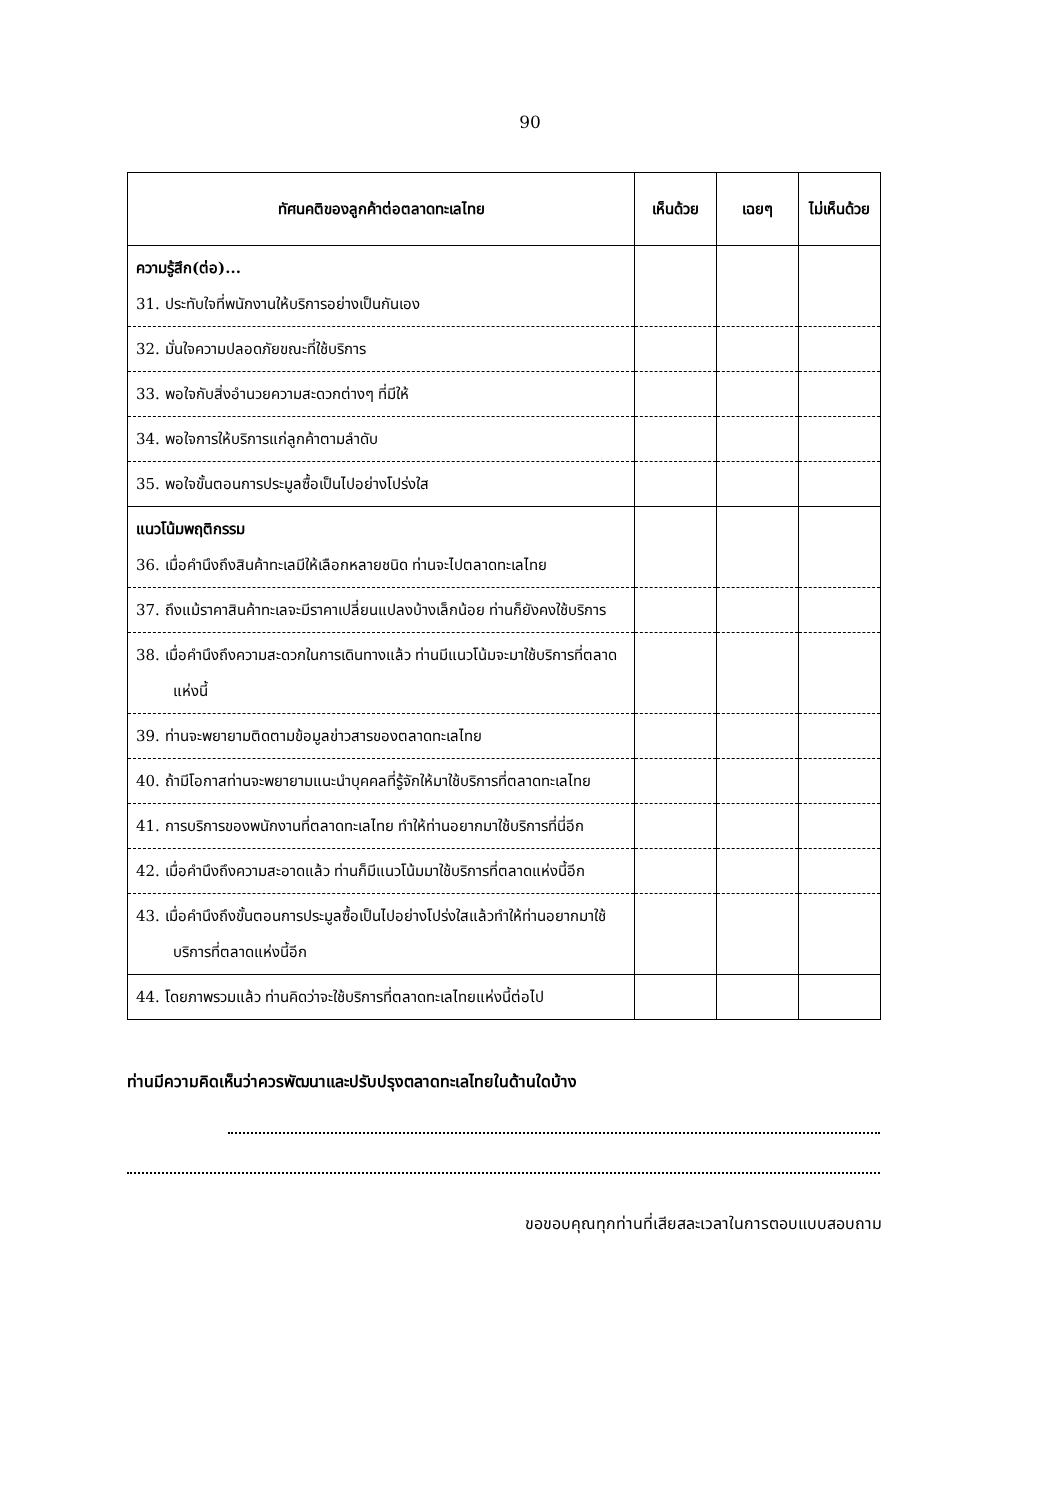90
| ทัศนคติของลูกค้าต่อตลาดทะเลไทย | เห็นด้วย | เฉยๆ | ไม่เห็นด้วย |
| --- | --- | --- | --- |
| ความรู้สึก(ต่อ)... 31. ประทับใจที่พนักงานให้บริการอย่างเป็นกันเอง | | | |
| 32. มั่นใจความปลอดภัยขณะที่ใช้บริการ | | | |
| 33. พอใจกับสิ่งอำนวยความสะดวกต่างๆ ที่มีให้ | | | |
| 34. พอใจการให้บริการแก่ลูกค้าตามลำดับ | | | |
| 35. พอใจขั้นตอนการประมูลซื้อเป็นไปอย่างโปร่งใส | | | |
| แนวโน้มพฤติกรรม 36. เมื่อคำนึงถึงสินค้าทะเลมีให้เลือกหลายชนิด ท่านจะไปตลาดทะเลไทย | | | |
| 37. ถึงแม้ราคาสินค้าทะเลจะมีราคาเปลี่ยนแปลงบ้างเล็กน้อย ท่านก็ยังคงใช้บริการ | | | |
| 38. เมื่อคำนึงถึงความสะดวกในการเดินทางแล้ว ท่านมีแนวโน้มจะมาใช้บริการที่ตลาดแห่งนี้ | | | |
| 39. ท่านจะพยายามติดตามข้อมูลข่าวสารของตลาดทะเลไทย | | | |
| 40. ถ้ามีโอกาสท่านจะพยายามแนะนำบุคคลที่รู้จักให้มาใช้บริการที่ตลาดทะเลไทย | | | |
| 41. การบริการของพนักงานที่ตลาดทะเลไทย ทำให้ท่านอยากมาใช้บริการที่นี่อีก | | | |
| 42. เมื่อคำนึงถึงความสะอาดแล้ว ท่านก็มีแนวโน้มมาใช้บริการที่ตลาดแห่งนี้อีก | | | |
| 43. เมื่อคำนึงถึงขั้นตอนการประมูลซื้อเป็นไปอย่างโปร่งใสแล้วทำให้ท่านอยากมาใช้บริการที่ตลาดแห่งนี้อีก | | | |
| 44. โดยภาพรวมแล้ว ท่านคิดว่าจะใช้บริการที่ตลาดทะเลไทยแห่งนี้ต่อไป | | | |
ท่านมีความคิดเห็นว่าควรพัฒนาและปรับปรุงตลาดทะเลไทยในด้านใดบ้าง
ขอขอบคุณทุกท่านที่เสียสละเวลาในการตอบแบบสอบถาม